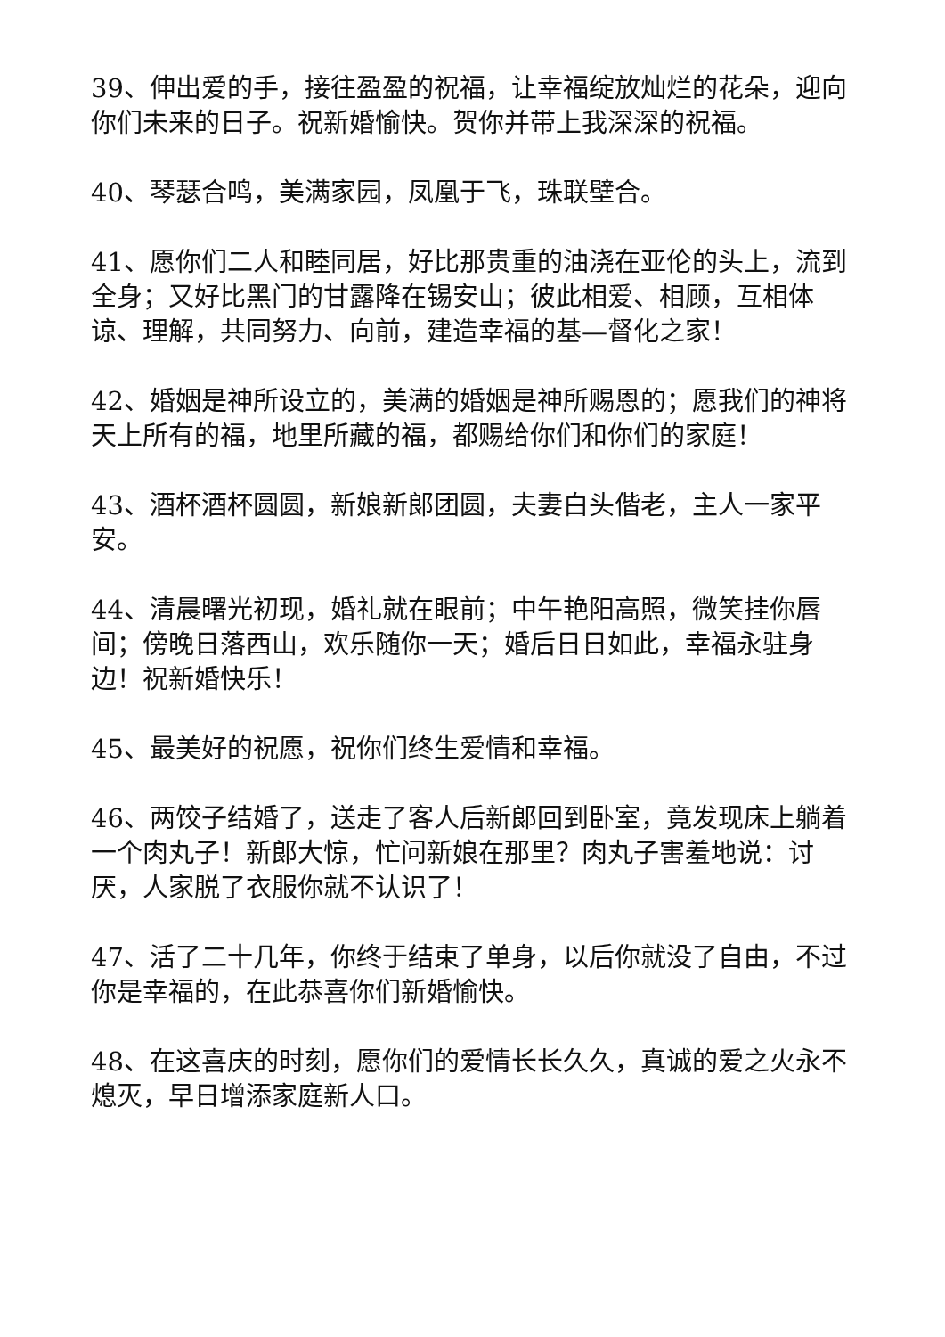39、伸出爱的手，接往盈盈的祝福，让幸福绽放灿烂的花朵，迎向你们未来的日子。祝新婚愉快。贺你并带上我深深的祝福。
40、琴瑟合鸣，美满家园，凤凰于飞，珠联壁合。
41、愿你们二人和睦同居，好比那贵重的油浇在亚伦的头上，流到全身；又好比黑门的甘露降在锡安山；彼此相爱、相顾，互相体谅、理解，共同努力、向前，建造幸福的基—督化之家！
42、婚姻是神所设立的，美满的婚姻是神所赐恩的；愿我们的神将天上所有的福，地里所藏的福，都赐给你们和你们的家庭！
43、酒杯酒杯圆圆，新娘新郎团圆，夫妻白头偕老，主人一家平安。
44、清晨曙光初现，婚礼就在眼前；中午艳阳高照，微笑挂你唇间；傍晚日落西山，欢乐随你一天；婚后日日如此，幸福永驻身边！祝新婚快乐！
45、最美好的祝愿，祝你们终生爱情和幸福。
46、两饺子结婚了，送走了客人后新郎回到卧室，竟发现床上躺着一个肉丸子！新郎大惊，忙问新娘在那里？肉丸子害羞地说：讨厌，人家脱了衣服你就不认识了！
47、活了二十几年，你终于结束了单身，以后你就没了自由，不过你是幸福的，在此恭喜你们新婚愉快。
48、在这喜庆的时刻，愿你们的爱情长长久久，真诚的爱之火永不熄灭，早日增添家庭新人口。